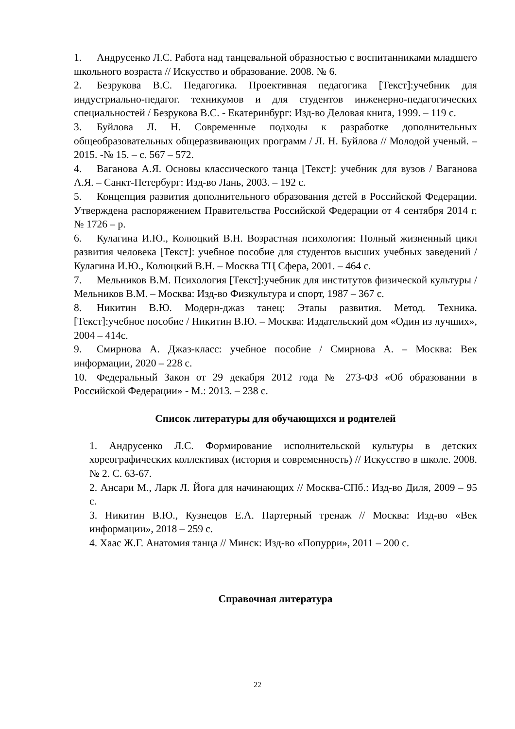1. Андрусенко Л.С. Работа над танцевальной образностью с воспитанниками младшего школьного возраста // Искусство и образование. 2008. № 6.
2. Безрукова В.С. Педагогика. Проективная педагогика [Текст]:учебник для индустриально-педагог. техникумов и для студентов инженерно-педагогических специальностей / Безрукова В.С. - Екатеринбург: Изд-во Деловая книга, 1999. – 119 с.
3. Буйлова Л. Н. Современные подходы к разработке дополнительных общеобразовательных общеразвивающих программ / Л. Н. Буйлова // Молодой ученый. – 2015. -№ 15. – с. 567 – 572.
4. Ваганова А.Я. Основы классического танца [Текст]: учебник для вузов / Ваганова А.Я. – Санкт-Петербург: Изд-во Лань, 2003. – 192 с.
5. Концепция развития дополнительного образования детей в Российской Федерации. Утверждена распоряжением Правительства Российской Федерации от 4 сентября 2014 г. № 1726 – р.
6. Кулагина И.Ю., Колюцкий В.Н. Возрастная психология: Полный жизненный цикл развития человека [Текст]: учебное пособие для студентов высших учебных заведений / Кулагина И.Ю., Колюцкий В.Н. – Москва ТЦ Сфера, 2001. – 464 с.
7. Мельников В.М. Психология [Текст]:учебник для институтов физической культуры / Мельников В.М. – Москва: Изд-во Физкультура и спорт, 1987 – 367 с.
8. Никитин В.Ю. Модерн-джаз танец: Этапы развития. Метод. Техника. [Текст]:учебное пособие / Никитин В.Ю. – Москва: Издательский дом «Один из лучших», 2004 – 414с.
9. Смирнова А. Джаз-класс: учебное пособие / Смирнова А. – Москва: Век информации, 2020 – 228 с.
10. Федеральный Закон от 29 декабря 2012 года № 273-ФЗ «Об образовании в Российской Федерации» - М.: 2013. – 238 с.
Список литературы для обучающихся и родителей
1. Андрусенко Л.С. Формирование исполнительской культуры в детских хореографических коллективах (история и современность) // Искусство в школе. 2008. № 2. С. 63-67.
2. Ансари М., Ларк Л. Йога для начинающих // Москва-СПб.: Изд-во Диля, 2009 – 95 с.
3. Никитин В.Ю., Кузнецов Е.А. Партерный тренаж // Москва: Изд-во «Век информации», 2018 – 259 с.
4. Хаас Ж.Г. Анатомия танца // Минск: Изд-во «Попурри», 2011 – 200 с.
Справочная литература
22